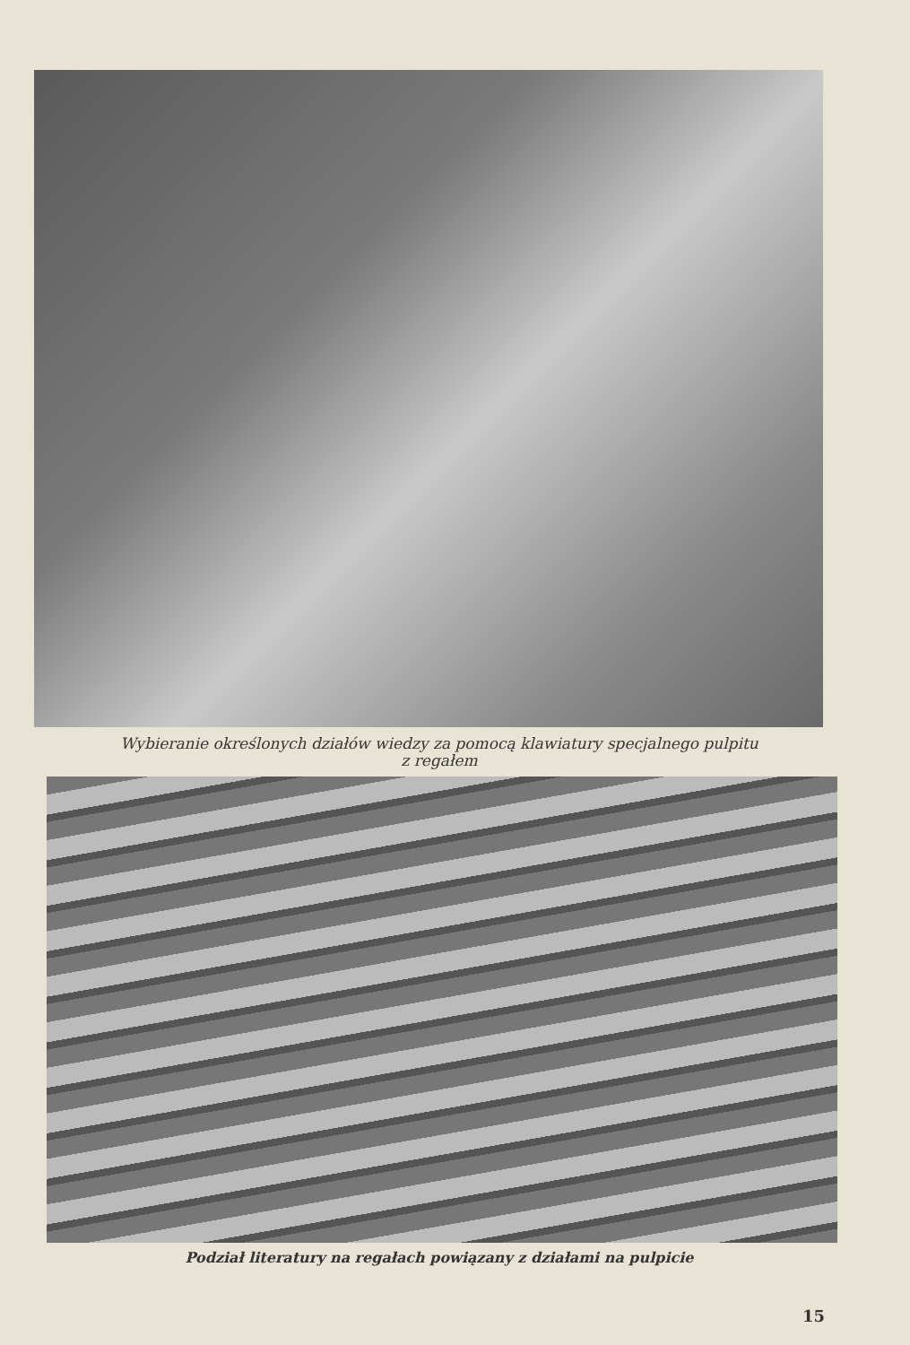Wybieranie określonych działów wiedzy za pomocą klawiatury specjalnego pulpitu
z regałem
Podział literatury na regałach powiązany z działami na pulpicie
15